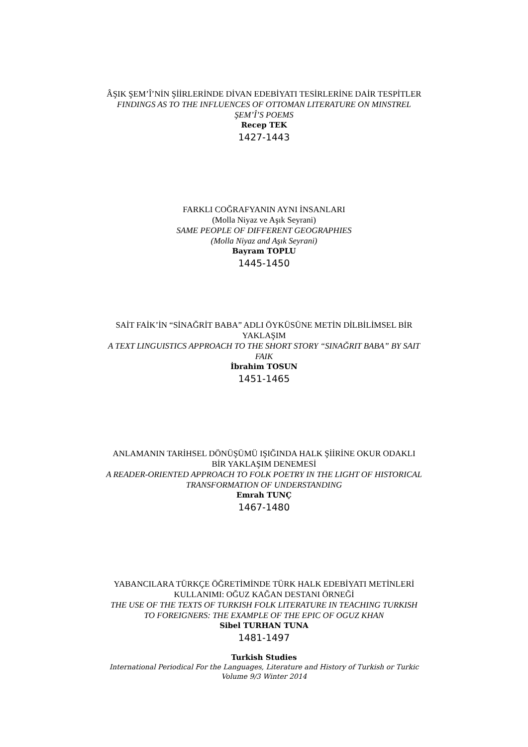ÂŞIK ŞEM’Î’NİN ŞİİRLERİNDE DİVAN EDEBİYATI TESİRLERİNE DAİR TESPİTLER
FINDINGS AS TO THE INFLUENCES OF OTTOMAN LITERATURE ON MINSTREL ŞEM’Î’S POEMS
Recep TEK
1427-1443
FARKLI COĞRAFYANIN AYNI İNSANLARI
(Molla Niyaz ve Aşık Seyrani)
SAME PEOPLE OF DIFFERENT GEOGRAPHIES
(Molla Niyaz and Aşık Seyrani)
Bayram TOPLU
1445-1450
SAİT FAİK’İN “SİNAĞRİT BABA” ADLI ÖYKÜSÜNE METİN DİLBİLİMSEL BİR YAKLAŞIM
A TEXT LINGUISTICS APPROACH TO THE SHORT STORY “SINAĞRIT BABA” BY SAIT FAIK
İbrahim TOSUN
1451-1465
ANLAMANIN TARİHSEL DÖNÜŞÜMÜ IŞIĞINDA HALK ŞİİRİNE OKUR ODAKLI BİR YAKLAŞIM DENEMESİ
A READER-ORIENTED APPROACH TO FOLK POETRY IN THE LIGHT OF HISTORICAL TRANSFORMATION OF UNDERSTANDING
Emrah TUNÇ
1467-1480
YABANCILARA TÜRKÇE ÖĞRETİMİNDE TÜRK HALK EDEBİYATI METİNLERİ KULLANIMI: OĞUZ KAĞAN DESTANI ÖRNEĞİ
THE USE OF THE TEXTS OF TURKISH FOLK LITERATURE IN TEACHING TURKISH TO FOREIGNERS: THE EXAMPLE OF THE EPIC OF OGUZ KHAN
Sibel TURHAN TUNA
1481-1497
Turkish Studies
International Periodical For the Languages, Literature and History of Turkish or Turkic
Volume 9/3 Winter 2014